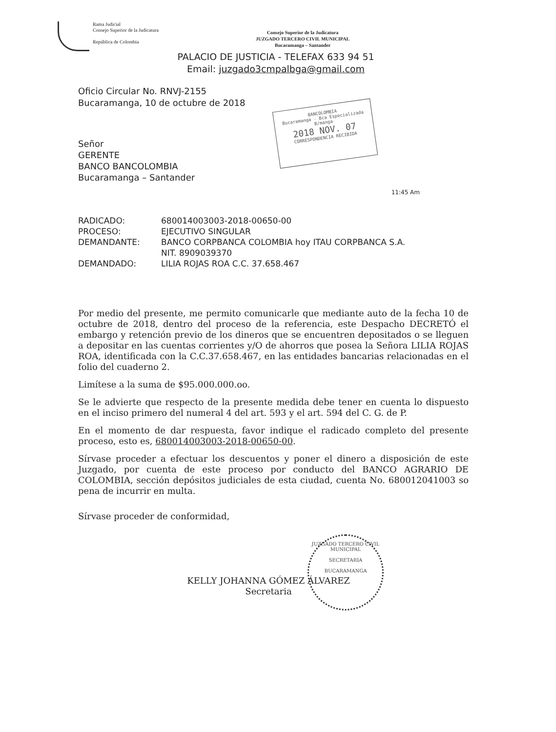Rama Judicial
Consejo Superior de la Judicatura
República de Colombia
Consejo Superior de la Judicatura
JUZGADO TERCERO CIVIL MUNICIPAL
Bucaramanga – Santander
PALACIO DE JUSTICIA - TELEFAX 633 94 51
Email: juzgado3cmpalbga@gmail.com
BANCOLOMBIA
Bucaramanga - Bca Especializada B/manga
2018 NOV. 07
CORRESPONDENCIA RECIBIDA
Oficio Circular No. RNVJ-2155
Bucaramanga, 10 de octubre de 2018
Señor
GERENTE
BANCO BANCOLOMBIA
Bucaramanga – Santander
11:45 Am
| RADICADO: | 680014003003-2018-00650-00 |
| PROCESO: | EJECUTIVO SINGULAR |
| DEMANDANTE: | BANCO CORPBANCA COLOMBIA hoy ITAU CORPBANCA S.A. NIT. 8909039370 |
| DEMANDADO: | LILIA ROJAS ROA C.C. 37.658.467 |
Por medio del presente, me permito comunicarle que mediante auto de la fecha 10 de octubre de 2018, dentro del proceso de la referencia, este Despacho DECRETÓ el embargo y retención previo de los dineros que se encuentren depositados o se lleguen a depositar en las cuentas corrientes y/O de ahorros que posea la Señora LILIA ROJAS ROA, identificada con la C.C.37.658.467, en las entidades bancarias relacionadas en el folio del cuaderno 2.
Limítese a la suma de $95.000.000.oo.
Se le advierte que respecto de la presente medida debe tener en cuenta lo dispuesto en el inciso primero del numeral 4 del art. 593 y el art. 594 del C. G. de P.
En el momento de dar respuesta, favor indique el radicado completo del presente proceso, esto es, 680014003003-2018-00650-00.
Sírvase proceder a efectuar los descuentos y poner el dinero a disposición de este Juzgado, por cuenta de este proceso por conducto del BANCO AGRARIO DE COLOMBIA, sección depósitos judiciales de esta ciudad, cuenta No. 680012041003 so pena de incurrir en multa.
Sírvase proceder de conformidad,
KELLY JOHANNA GÓMEZ ÁLVAREZ
Secretaria
JUZGADO TERCERO CIVIL MUNICIPAL
SECRETARIA
BUCARAMANGA